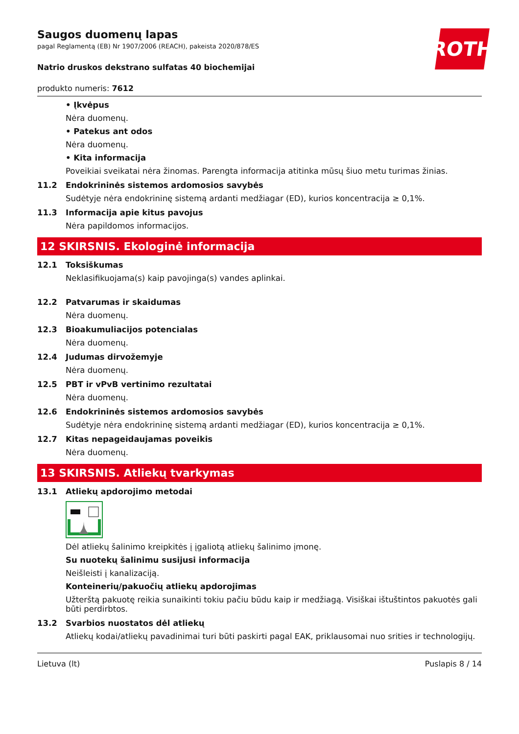ROTH
Saugos duomenų lapas
pagal Reglamentą (EB) Nr 1907/2006 (REACH), pakeista 2020/878/ES
Natrio druskos dekstrano sulfatas 40 biochemijai
produkto numeris: 7612
• Įkvėpus
Nėra duomenų.
• Patekus ant odos
Nėra duomenų.
• Kita informacija
Poveikiai sveikatai nėra žinomas. Parengta informacija atitinka mūsų šiuo metu turimas žinias.
11.2 Endokrininės sistemos ardomosios savybės
Sudėtyje nėra endokrininę sistemą ardanti medžiagar (ED), kurios koncentracija ≥ 0,1%.
11.3 Informacija apie kitus pavojus
Nėra papildomos informacijos.
12 SKIRSNIS. Ekologinė informacija
12.1 Toksiškumas
Neklasifikuojama(s) kaip pavojinga(s) vandes aplinkai.
12.2 Patvarumas ir skaidumas
Nėra duomenų.
12.3 Bioakumuliacijos potencialas
Nėra duomenų.
12.4 Judumas dirvožemyje
Nėra duomenų.
12.5 PBT ir vPvB vertinimo rezultatai
Nėra duomenų.
12.6 Endokrininės sistemos ardomosios savybės
Sudėtyje nėra endokrininę sistemą ardanti medžiagar (ED), kurios koncentracija ≥ 0,1%.
12.7 Kitas nepageidaujamas poveikis
Nėra duomenų.
13 SKIRSNIS. Atliekų tvarkymas
13.1 Atliekų apdorojimo metodai
Dėl atliekų šalinimo kreipkitės į įgaliotą atliekų šalinimo įmonę.
Su nuotekų šalinimu susijusi informacija
Neišleisti į kanalizaciją.
Konteinerių/pakuočių atliekų apdorojimas
Užterštą pakuotę reikia sunaikinti tokiu pačiu būdu kaip ir medžiagą. Visiškai ištuštintos pakuotės gali būti perdirbtos.
13.2 Svarbios nuostatos dėl atliekų
Atliekų kodai/atliekų pavadinimai turi būti paskirti pagal EAK, priklausomai nuo srities ir technologijų.
Lietuva (lt) Puslapis 8 / 14